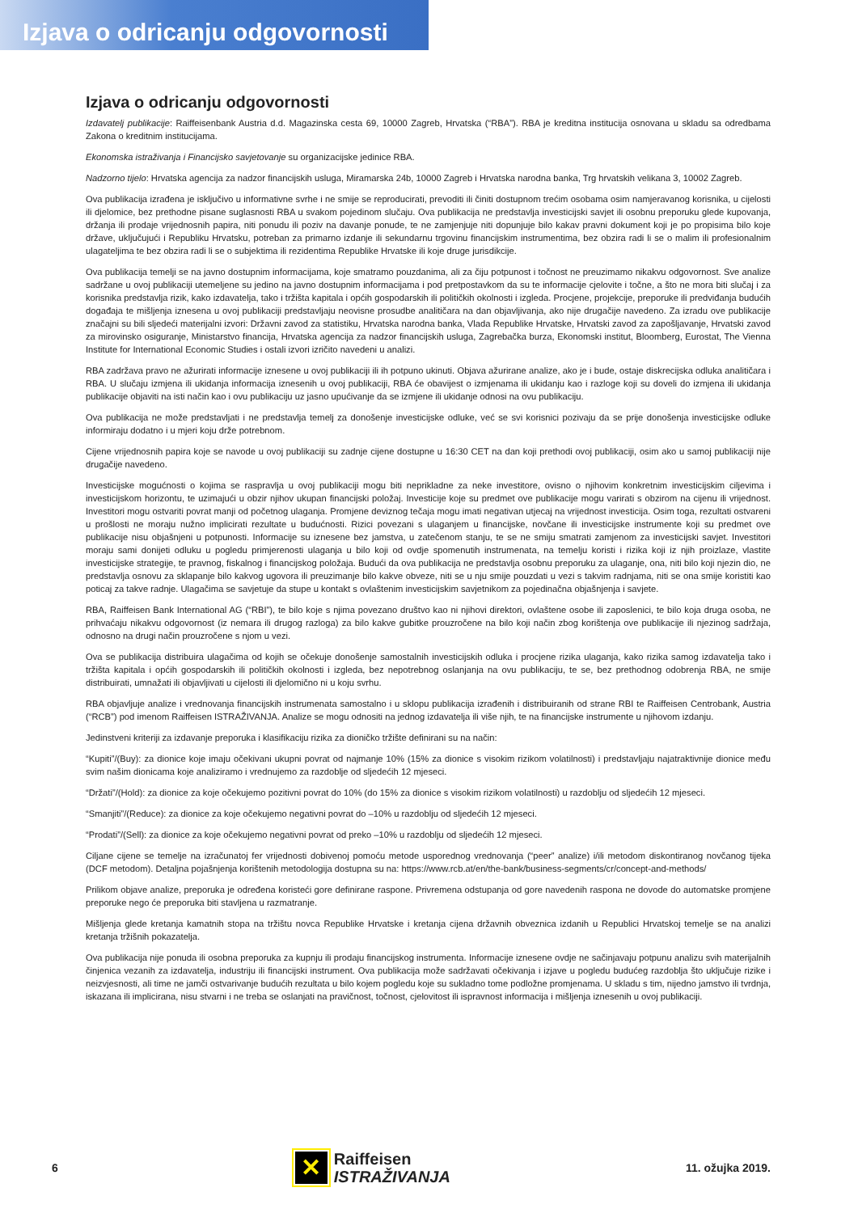Izjava o odricanju odgovornosti
Izjava o odricanju odgovornosti
Izdavatelj publikacije: Raiffeisenbank Austria d.d. Magazinska cesta 69, 10000 Zagreb, Hrvatska (“RBA”). RBA je kreditna institucija osnovana u skladu sa odredbama Zakona o kreditnim institucijama.
Ekonomska istraživanja i Financijsko savjetovanje su organizacijske jedinice RBA.
Nadzorno tijelo: Hrvatska agencija za nadzor financijskih usluga, Miramarska 24b, 10000 Zagreb i Hrvatska narodna banka, Trg hrvatskih velikana 3, 10002 Zagreb.
Ova publikacija izrađena je isključivo u informativne svrhe i ne smije se reproducirati, prevoditi ili činiti dostupnom trećim osobama osim namjeravanog korisnika, u cijelosti ili djelomice, bez prethodne pisane suglasnosti RBA u svakom pojedinom slučaju. Ova publikacija ne predstavlja investicijski savjet ili osobnu preporuku glede kupovanja, držanja ili prodaje vrijednosnih papira, niti ponudu ili poziv na davanje ponude, te ne zamjenjuje niti dopunjuje bilo kakav pravni dokument koji je po propisima bilo koje države, uključujući i Republiku Hrvatsku, potreban za primarno izdanje ili sekundarnu trgovinu financijskim instrumentima, bez obzira radi li se o malim ili profesionalnim ulagateljima te bez obzira radi li se o subjektima ili rezidentima Republike Hrvatske ili koje druge jurisdikcije.
Ova publikacija temelji se na javno dostupnim informacijama, koje smatramo pouzdanima, ali za čiju potpunost i točnost ne preuzimamo nikakvu odgovornost. Sve analize sadržane u ovoj publikaciji utemeljene su jedino na javno dostupnim informacijama i pod pretpostavkom da su te informacije cjelovite i točne, a što ne mora biti slučaj i za korisnika predstavlja rizik, kako izdavatelja, tako i tržišta kapitala i općih gospodarskih ili političkih okolnosti i izgleda. Procjene, projekcije, preporuke ili predviđanja budućih događaja te mišljenja iznesena u ovoj publikaciji predstavljaju neovisne prosudbe analitičara na dan objavljivanja, ako nije drugačije navedeno. Za izradu ove publikacije značajni su bili sljedeći materijalni izvori: Državni zavod za statistiku, Hrvatska narodna banka, Vlada Republike Hrvatske, Hrvatski zavod za zapošljavanje, Hrvatski zavod za mirovinsko osiguranje, Ministarstvo financija, Hrvatska agencija za nadzor financijskih usluga, Zagrebačka burza, Ekonomski institut, Bloomberg, Eurostat, The Vienna Institute for International Economic Studies i ostali izvori izričito navedeni u analizi.
RBA zadržava pravo ne ažurirati informacije iznesene u ovoj publikaciji ili ih potpuno ukinuti. Objava ažurirane analize, ako je i bude, ostaje diskrecijska odluka analitičara i RBA. U slučaju izmjena ili ukidanja informacija iznesenih u ovoj publikaciji, RBA će obavijest o izmjenama ili ukidanju kao i razloge koji su doveli do izmjena ili ukidanja publikacije objaviti na isti način kao i ovu publikaciju uz jasno upućivanje da se izmjene ili ukidanje odnosi na ovu publikaciju.
Ova publikacija ne može predstavljati i ne predstavlja temelj za donošenje investicijske odluke, već se svi korisnici pozivaju da se prije donošenja investicijske odluke informiraju dodatno i u mjeri koju drže potrebnom.
Cijene vrijednosnih papira koje se navode u ovoj publikaciji su zadnje cijene dostupne u 16:30 CET na dan koji prethodi ovoj publikaciji, osim ako u samoj publikaciji nije drugačije navedeno.
Investicijske mogućnosti o kojima se raspravlja u ovoj publikaciji mogu biti neprikladne za neke investitore, ovisno o njihovim konkretnim investicijskim ciljevima i investicijskom horizontu, te uzimajući u obzir njihov ukupan financijski položaj. Investicije koje su predmet ove publikacije mogu varirati s obzirom na cijenu ili vrijednost. Investitori mogu ostvariti povrat manji od početnog ulaganja. Promjene deviznog tečaja mogu imati negativan utjecaj na vrijednost investicija. Osim toga, rezultati ostvareni u prošlosti ne moraju nužno implicirati rezultate u budućnosti. Rizici povezani s ulaganjem u financijske, novčane ili investicijske instrumente koji su predmet ove publikacije nisu objašnjeni u potpunosti. Informacije su iznesene bez jamstva, u zatečenom stanju, te se ne smiju smatrati zamjenom za investicijski savjet. Investitori moraju sami donijeti odluku u pogledu primjerenosti ulaganja u bilo koji od ovdje spomenutih instrumenata, na temelju koristi i rizika koji iz njih proizlaze, vlastite investicijske strategije, te pravnog, fiskalnog i financijskog položaja. Budući da ova publikacija ne predstavlja osobnu preporuku za ulaganje, ona, niti bilo koji njezin dio, ne predstavlja osnovu za sklapanje bilo kakvog ugovora ili preuzimanje bilo kakve obveze, niti se u nju smije pouzdati u vezi s takvim radnjama, niti se ona smije koristiti kao poticaj za takve radnje. Ulagačima se savjetuje da stupe u kontakt s ovlaštenim investicijskim savjetnikom za pojedinačna objašnjenja i savjete.
RBA, Raiffeisen Bank International AG (“RBI”), te bilo koje s njima povezano društvo kao ni njihovi direktori, ovlaštene osobe ili zaposlenici, te bilo koja druga osoba, ne prihvaćaju nikakvu odgovornost (iz nemara ili drugog razloga) za bilo kakve gubitke prouzročene na bilo koji način zbog korištenja ove publikacije ili njezinog sadržaja, odnosno na drugi način prouzročene s njom u vezi.
Ova se publikacija distribuira ulagačima od kojih se očekuje donošenje samostalnih investicijskih odluka i procjene rizika ulaganja, kako rizika samog izdavatelja tako i tržišta kapitala i općih gospodarskih ili političkih okolnosti i izgleda, bez nepotrebnog oslanjanja na ovu publikaciju, te se, bez prethodnog odobrenja RBA, ne smije distribuirati, umnažati ili objavljivati u cijelosti ili djelomično ni u koju svrhu.
RBA objavljuje analize i vrednovanja financijskih instrumenata samostalno i u sklopu publikacija izrađenih i distribuiranih od strane RBI te Raiffeisen Centrobank, Austria (“RCB”) pod imenom Raiffeisen ISTRAŽIVANJA. Analize se mogu odnositi na jednog izdavatelja ili više njih, te na financijske instrumente u njihovom izdanju.
Jedinstveni kriteriji za izdavanje preporuka i klasifikaciju rizika za dioničko tržište definirani su na način:
“Kupiti”/(Buy): za dionice koje imaju očekivani ukupni povrat od najmanje 10% (15% za dionice s visokim rizikom volatilnosti) i predstavljaju najatraktivnije dionice među svim našim dionicama koje analiziramo i vrednujemo za razdoblje od sljedećih 12 mjeseci.
“Držati”/(Hold): za dionice za koje očekujemo pozitivni povrat do 10% (do 15% za dionice s visokim rizikom volatilnosti) u razdoblju od sljedećih 12 mjeseci.
“Smanjiti”/(Reduce): za dionice za koje očekujemo negativni povrat do –10% u razdoblju od sljedećih 12 mjeseci.
“Prodati”/(Sell): za dionice za koje očekujemo negativni povrat od preko –10% u razdoblju od sljedećih 12 mjeseci.
Ciljane cijene se temelje na izračunatoj fer vrijednosti dobivenoj pomoću metode usporednog vrednovanja (“peer” analize) i/ili metodom diskontiranog novčanog tijeka (DCF metodom). Detaljna pojašnjenja korištenih metodologija dostupna su na: https://www.rcb.at/en/the-bank/business-segments/cr/concept-and-methods/
Prilikom objave analize, preporuka je određena koristeći gore definirane raspone. Privremena odstupanja od gore navedenih raspona ne dovode do automatske promjene preporuke nego će preporuka biti stavljena u razmatranje.
Mišljenja glede kretanja kamatnih stopa na tržištu novca Republike Hrvatske i kretanja cijena državnih obveznica izdanih u Republici Hrvatskoj temelje se na analizi kretanja tržišnih pokazatelja.
Ova publikacija nije ponuda ili osobna preporuka za kupnju ili prodaju financijskog instrumenta. Informacije iznesene ovdje ne sačinjavaju potpunu analizu svih materijalnih činjenica vezanih za izdavatelja, industriju ili financijski instrument. Ova publikacija može sadržavati očekivanja i izjave u pogledu budućeg razdoblja što uključuje rizike i neizvjesnosti, ali time ne jamči ostvarivanje budućih rezultata u bilo kojem pogledu koje su sukladno tome podložne promjenama. U skladu s tim, nijedno jamstvo ili tvrdnja, iskazana ili implicirana, nisu stvarni i ne treba se oslanjati na pravičnost, točnost, cjelovitost ili ispravnost informacija i mišljenja iznesenih u ovoj publikaciji.
6
✕
Raiffeisen
ISTRAŽIVANJA
11. ožujka 2019.